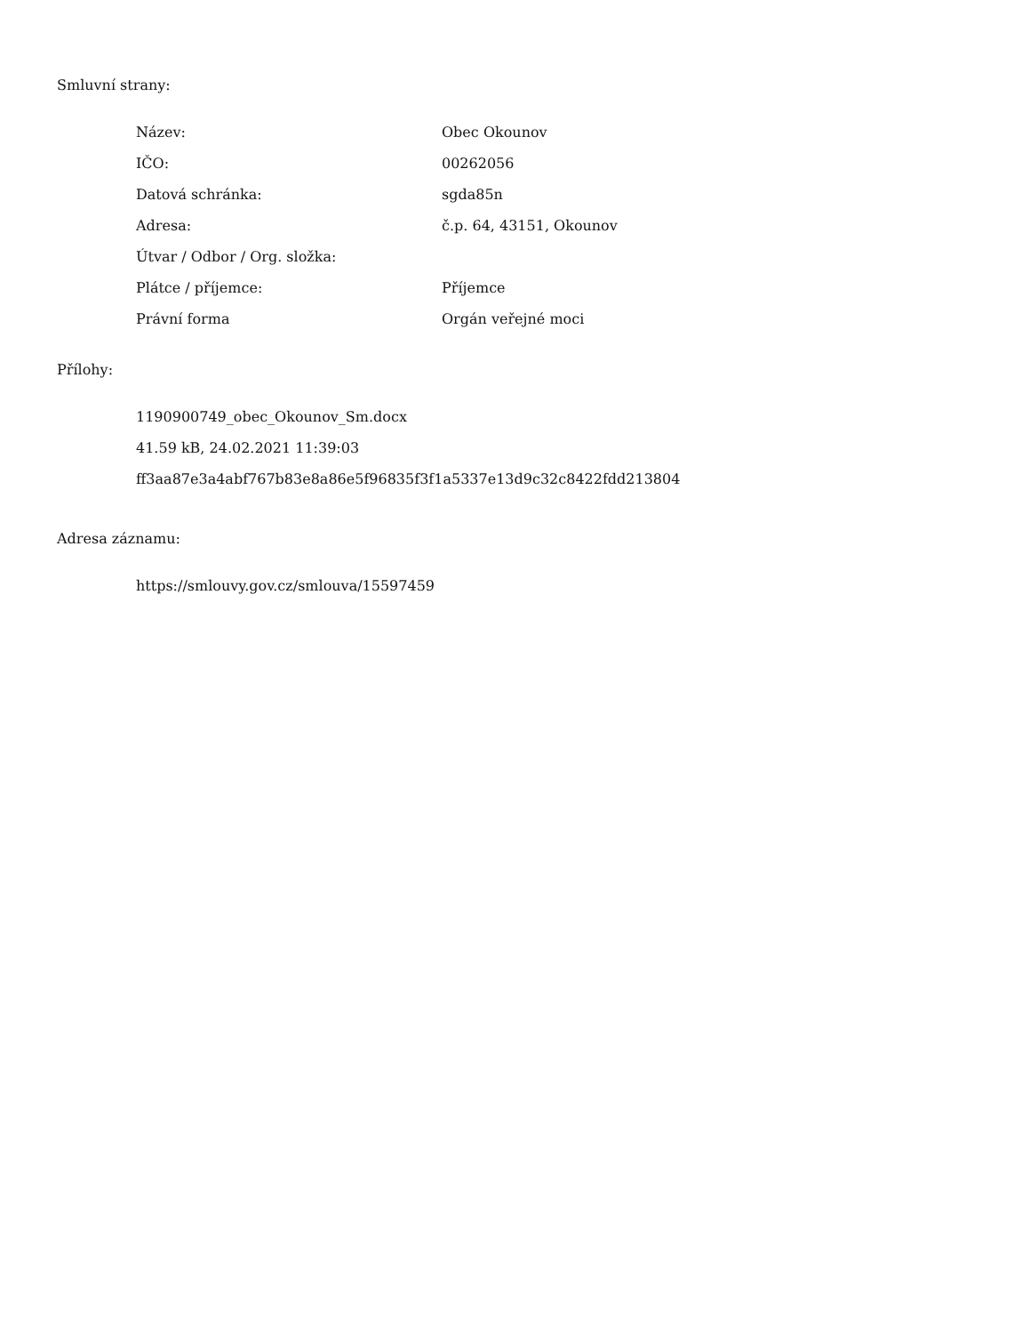Smluvní strany:
| Název: | Obec Okounov |
| IČO: | 00262056 |
| Datová schránka: | sgda85n |
| Adresa: | č.p. 64, 43151, Okounov |
| Útvar / Odbor / Org. složka: | |
| Plátce / příjemce: | Příjemce |
| Právní forma | Orgán veřejné moci |
Přílohy:
1190900749_obec_Okounov_Sm.docx
41.59 kB, 24.02.2021 11:39:03
ff3aa87e3a4abf767b83e8a86e5f96835f3f1a5337e13d9c32c8422fdd213804
Adresa záznamu:
https://smlouvy.gov.cz/smlouva/15597459